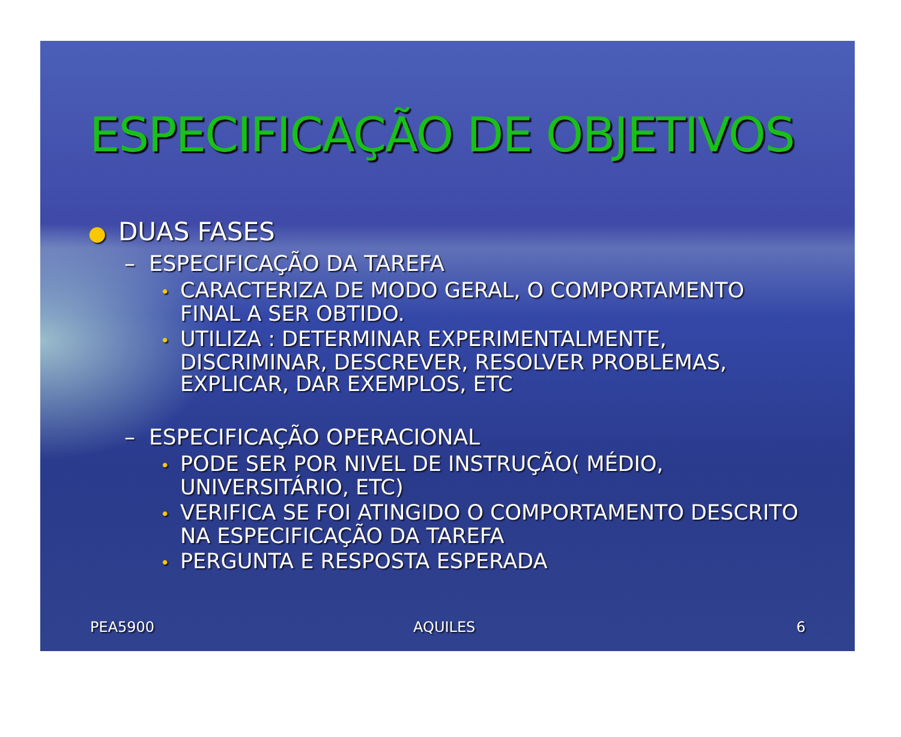ESPECIFICAÇÃO DE OBJETIVOS
● DUAS FASES
– ESPECIFICAÇÃO DA TAREFA
• CARACTERIZA DE MODO GERAL, O COMPORTAMENTO FINAL A SER OBTIDO.
• UTILIZA : DETERMINAR EXPERIMENTALMENTE, DISCRIMINAR, DESCREVER, RESOLVER PROBLEMAS, EXPLICAR, DAR EXEMPLOS, ETC
– ESPECIFICAÇÃO OPERACIONAL
• PODE SER POR NIVEL DE INSTRUÇÃO( MÉDIO, UNIVERSITÁRIO, ETC)
• VERIFICA SE FOI ATINGIDO O COMPORTAMENTO DESCRITO NA ESPECIFICAÇÃO DA TAREFA
• PERGUNTA E RESPOSTA ESPERADA
PEA5900 AQUILES 6